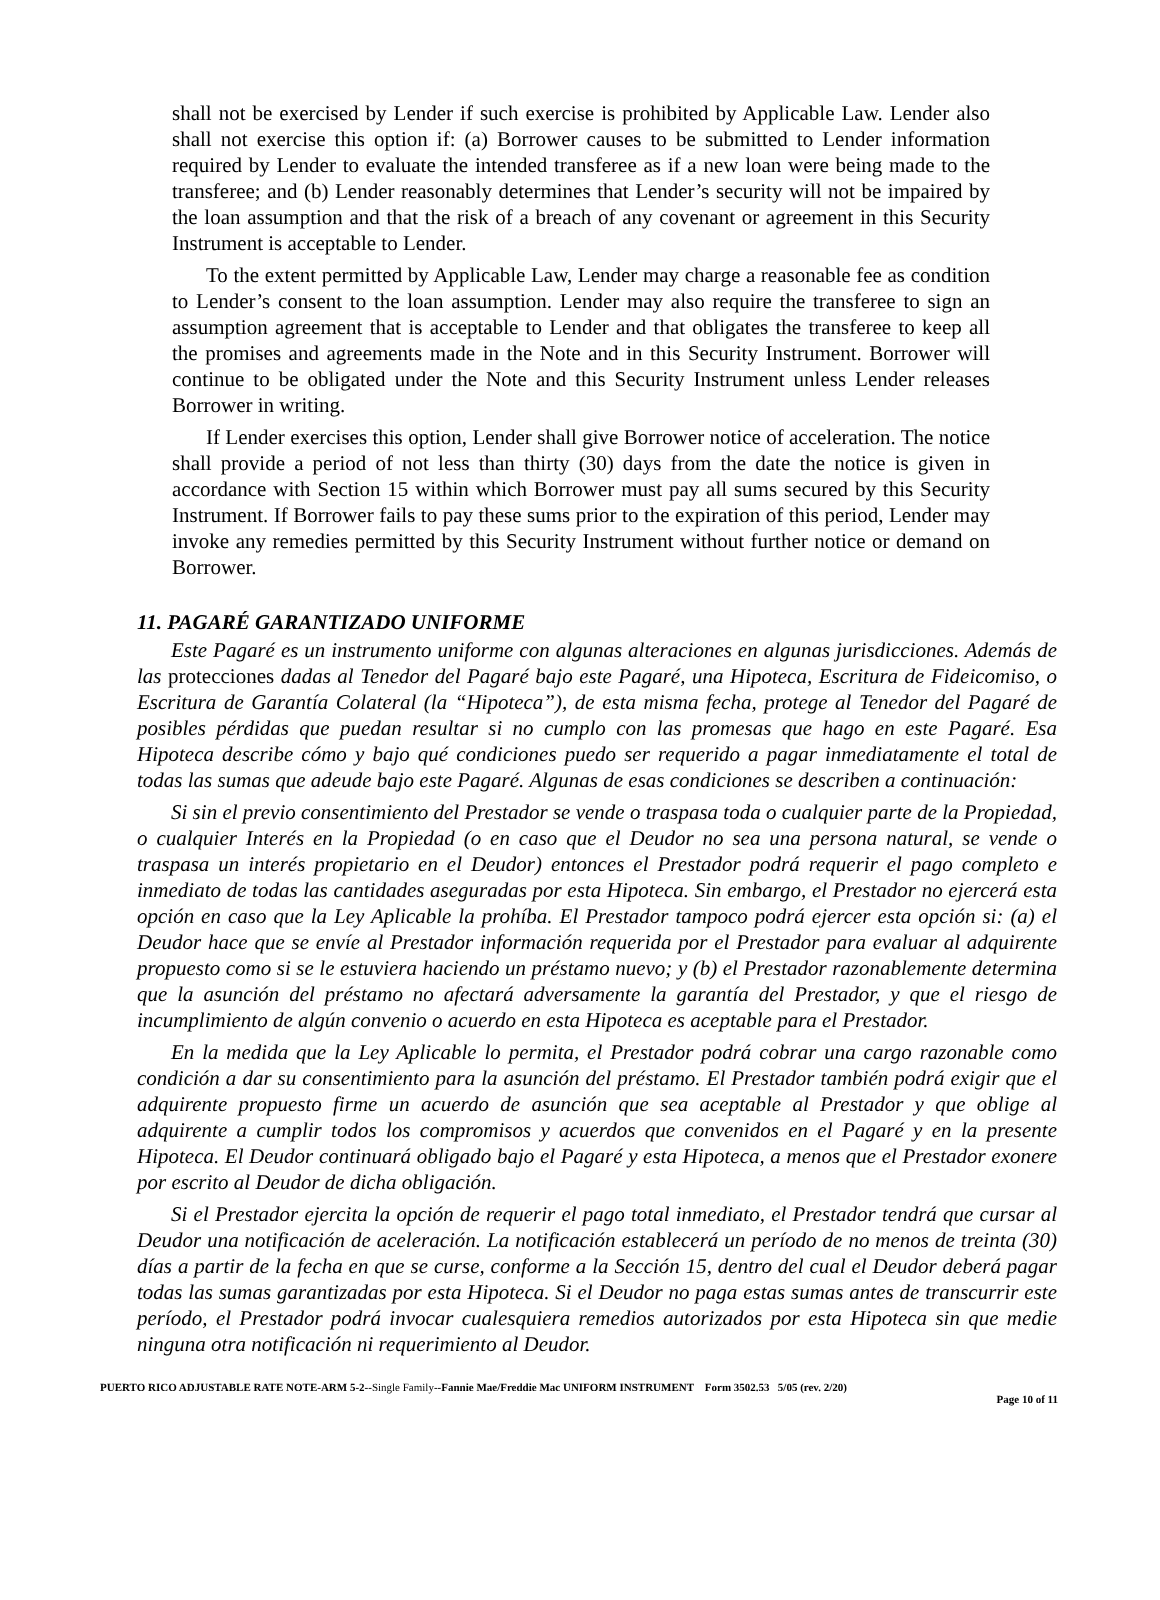shall not be exercised by Lender if such exercise is prohibited by Applicable Law. Lender also shall not exercise this option if: (a) Borrower causes to be submitted to Lender information required by Lender to evaluate the intended transferee as if a new loan were being made to the transferee; and (b) Lender reasonably determines that Lender’s security will not be impaired by the loan assumption and that the risk of a breach of any covenant or agreement in this Security Instrument is acceptable to Lender.
To the extent permitted by Applicable Law, Lender may charge a reasonable fee as condition to Lender’s consent to the loan assumption. Lender may also require the transferee to sign an assumption agreement that is acceptable to Lender and that obligates the transferee to keep all the promises and agreements made in the Note and in this Security Instrument. Borrower will continue to be obligated under the Note and this Security Instrument unless Lender releases Borrower in writing.
If Lender exercises this option, Lender shall give Borrower notice of acceleration. The notice shall provide a period of not less than thirty (30) days from the date the notice is given in accordance with Section 15 within which Borrower must pay all sums secured by this Security Instrument. If Borrower fails to pay these sums prior to the expiration of this period, Lender may invoke any remedies permitted by this Security Instrument without further notice or demand on Borrower.
11. PAGARÉ GARANTIZADO UNIFORME
Este Pagaré es un instrumento uniforme con algunas alteraciones en algunas jurisdicciones. Además de las protecciones dadas al Tenedor del Pagaré bajo este Pagaré, una Hipoteca, Escritura de Fideicomiso, o Escritura de Garantía Colateral (la “Hipoteca”), de esta misma fecha, protege al Tenedor del Pagaré de posibles pérdidas que puedan resultar si no cumplo con las promesas que hago en este Pagaré. Esa Hipoteca describe cómo y bajo qué condiciones puedo ser requerido a pagar inmediatamente el total de todas las sumas que adeude bajo este Pagaré. Algunas de esas condiciones se describen a continuación:
Si sin el previo consentimiento del Prestador se vende o traspasa toda o cualquier parte de la Propiedad, o cualquier Interés en la Propiedad (o en caso que el Deudor no sea una persona natural, se vende o traspasa un interés propietario en el Deudor) entonces el Prestador podrá requerir el pago completo e inmediato de todas las cantidades aseguradas por esta Hipoteca. Sin embargo, el Prestador no ejercerá esta opción en caso que la Ley Aplicable la prohíba. El Prestador tampoco podrá ejercer esta opción si: (a) el Deudor hace que se envíe al Prestador información requerida por el Prestador para evaluar al adquirente propuesto como si se le estuviera haciendo un préstamo nuevo; y (b) el Prestador razonablemente determina que la asunción del préstamo no afectará adversamente la garantía del Prestador, y que el riesgo de incumplimiento de algún convenio o acuerdo en esta Hipoteca es aceptable para el Prestador.
En la medida que la Ley Aplicable lo permita, el Prestador podrá cobrar una cargo razonable como condición a dar su consentimiento para la asunción del préstamo. El Prestador también podrá exigir que el adquirente propuesto firme un acuerdo de asunción que sea aceptable al Prestador y que oblige al adquirente a cumplir todos los compromisos y acuerdos que convenidos en el Pagaré y en la presente Hipoteca. El Deudor continuará obligado bajo el Pagaré y esta Hipoteca, a menos que el Prestador exonere por escrito al Deudor de dicha obligación.
Si el Prestador ejercita la opción de requerir el pago total inmediato, el Prestador tendrá que cursar al Deudor una notificación de aceleración. La notificación establecerá un período de no menos de treinta (30) días a partir de la fecha en que se curse, conforme a la Sección 15, dentro del cual el Deudor deberá pagar todas las sumas garantizadas por esta Hipoteca. Si el Deudor no paga estas sumas antes de transcurrir este período, el Prestador podrá invocar cualesquiera remedios autorizados por esta Hipoteca sin que medie ninguna otra notificación ni requerimiento al Deudor.
PUERTO RICO ADJUSTABLE RATE NOTE-ARM 5-2--Single Family--Fannie Mae/Freddie Mac UNIFORM INSTRUMENT Form 3502.53 5/05 (rev. 2/20)
Page 10 of 11